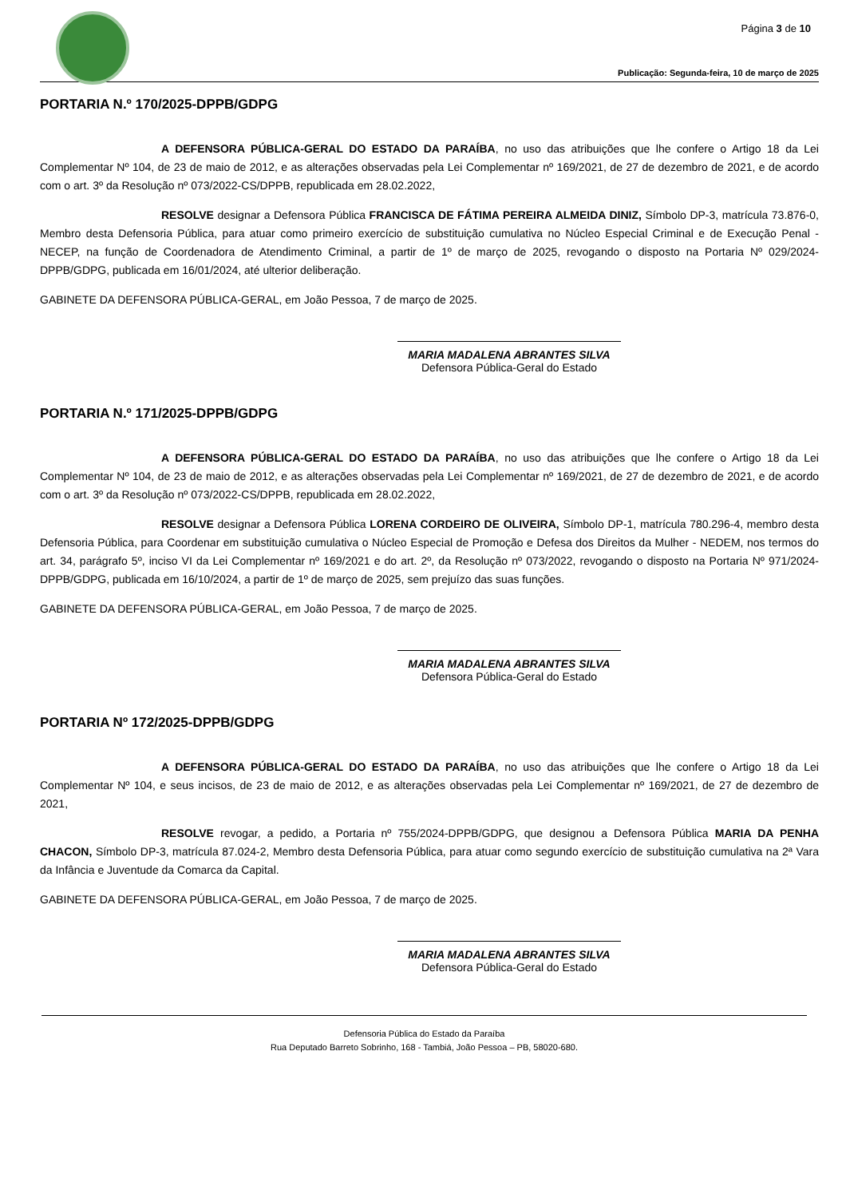Página 3 de 10
Publicação: Segunda-feira, 10 de março de 2025
PORTARIA N.º 170/2025-DPPB/GDPG
A DEFENSORA PÚBLICA-GERAL DO ESTADO DA PARAÍBA, no uso das atribuições que lhe confere o Artigo 18 da Lei Complementar Nº 104, de 23 de maio de 2012, e as alterações observadas pela Lei Complementar nº 169/2021, de 27 de dezembro de 2021, e de acordo com o art. 3º da Resolução nº 073/2022-CS/DPPB, republicada em 28.02.2022,
RESOLVE designar a Defensora Pública FRANCISCA DE FÁTIMA PEREIRA ALMEIDA DINIZ, Símbolo DP-3, matrícula 73.876-0, Membro desta Defensoria Pública, para atuar como primeiro exercício de substituição cumulativa no Núcleo Especial Criminal e de Execução Penal - NECEP, na função de Coordenadora de Atendimento Criminal, a partir de 1º de março de 2025, revogando o disposto na Portaria Nº 029/2024-DPPB/GDPG, publicada em 16/01/2024, até ulterior deliberação.
GABINETE DA DEFENSORA PÚBLICA-GERAL, em João Pessoa, 7 de março de 2025.
MARIA MADALENA ABRANTES SILVA
Defensora Pública-Geral do Estado
PORTARIA N.º 171/2025-DPPB/GDPG
A DEFENSORA PÚBLICA-GERAL DO ESTADO DA PARAÍBA, no uso das atribuições que lhe confere o Artigo 18 da Lei Complementar Nº 104, de 23 de maio de 2012, e as alterações observadas pela Lei Complementar nº 169/2021, de 27 de dezembro de 2021, e de acordo com o art. 3º da Resolução nº 073/2022-CS/DPPB, republicada em 28.02.2022,
RESOLVE designar a Defensora Pública LORENA CORDEIRO DE OLIVEIRA, Símbolo DP-1, matrícula 780.296-4, membro desta Defensoria Pública, para Coordenar em substituição cumulativa o Núcleo Especial de Promoção e Defesa dos Direitos da Mulher - NEDEM, nos termos do art. 34, parágrafo 5º, inciso VI da Lei Complementar nº 169/2021 e do art. 2º, da Resolução nº 073/2022, revogando o disposto na Portaria Nº 971/2024-DPPB/GDPG, publicada em 16/10/2024, a partir de 1º de março de 2025, sem prejuízo das suas funções.
GABINETE DA DEFENSORA PÚBLICA-GERAL, em João Pessoa, 7 de março de 2025.
MARIA MADALENA ABRANTES SILVA
Defensora Pública-Geral do Estado
PORTARIA Nº 172/2025-DPPB/GDPG
A DEFENSORA PÚBLICA-GERAL DO ESTADO DA PARAÍBA, no uso das atribuições que lhe confere o Artigo 18 da Lei Complementar Nº 104, e seus incisos, de 23 de maio de 2012, e as alterações observadas pela Lei Complementar nº 169/2021, de 27 de dezembro de 2021,
RESOLVE revogar, a pedido, a Portaria nº 755/2024-DPPB/GDPG, que designou a Defensora Pública MARIA DA PENHA CHACON, Símbolo DP-3, matrícula 87.024-2, Membro desta Defensoria Pública, para atuar como segundo exercício de substituição cumulativa na 2ª Vara da Infância e Juventude da Comarca da Capital.
GABINETE DA DEFENSORA PÚBLICA-GERAL, em João Pessoa, 7 de março de 2025.
MARIA MADALENA ABRANTES SILVA
Defensora Pública-Geral do Estado
Defensoria Pública do Estado da Paraíba
Rua Deputado Barreto Sobrinho, 168 - Tambiá, João Pessoa – PB, 58020-680.